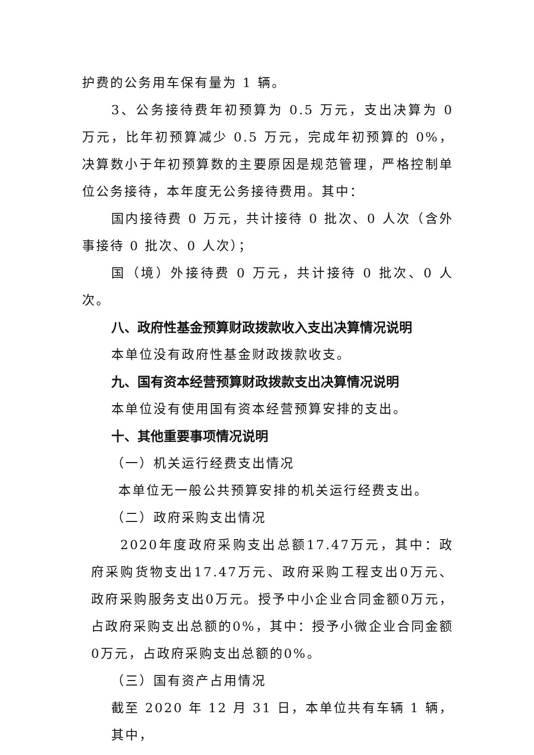护费的公务用车保有量为 1 辆。
3、公务接待费年初预算为 0.5 万元，支出决算为 0 万元，比年初预算减少 0.5 万元，完成年初预算的 0%，决算数小于年初预算数的主要原因是规范管理，严格控制单位公务接待，本年度无公务接待费用。其中：
国内接待费 0 万元，共计接待 0 批次、0 人次（含外事接待 0 批次、0 人次）；
国（境）外接待费 0 万元，共计接待 0 批次、0 人次。
八、政府性基金预算财政拨款收入支出决算情况说明
本单位没有政府性基金财政拨款收支。
九、国有资本经营预算财政拨款支出决算情况说明
本单位没有使用国有资本经营预算安排的支出。
十、其他重要事项情况说明
（一）机关运行经费支出情况
本单位无一般公共预算安排的机关运行经费支出。
（二）政府采购支出情况
2020年度政府采购支出总额17.47万元，其中：政府采购货物支出17.47万元、政府采购工程支出0万元、政府采购服务支出0万元。授予中小企业合同金额0万元，占政府采购支出总额的0%，其中：授予小微企业合同金额0万元，占政府采购支出总额的0%。
（三）国有资产占用情况
截至 2020 年 12 月 31 日，本单位共有车辆 1 辆，其中，